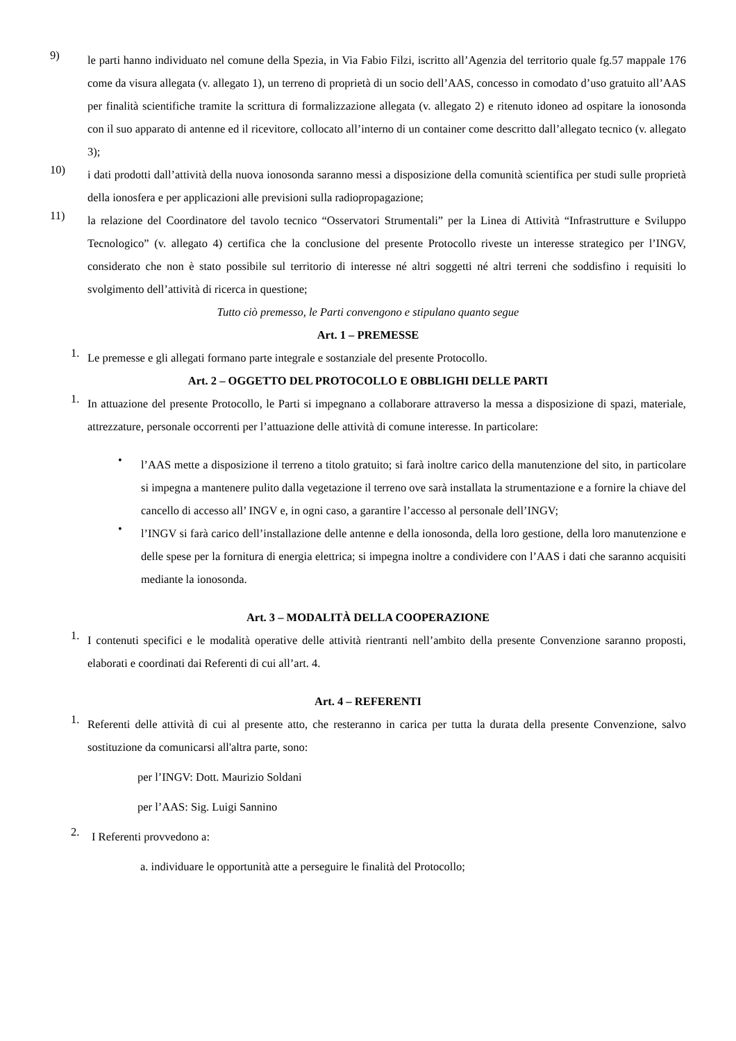9)
le parti hanno individuato nel comune della Spezia, in Via Fabio Filzi, iscritto all’Agenzia del territorio quale fg.57 mappale 176 come da visura allegata (v. allegato 1), un terreno di proprietà di un socio dell’AAS, concesso in comodato d’uso gratuito all’AAS per finalità scientifiche tramite la scrittura di formalizzazione allegata (v. allegato 2) e ritenuto idoneo ad ospitare la ionosonda con il suo apparato di antenne ed il ricevitore, collocato all’interno di un container come descritto dall’allegato tecnico (v. allegato 3);
10)
i dati prodotti dall’attività della nuova ionosonda saranno messi a disposizione della comunità scientifica per studi sulle proprietà della ionosfera e per applicazioni alle previsioni sulla radiopropagazione;
11)
la relazione del Coordinatore del tavolo tecnico “Osservatori Strumentali” per la Linea di Attività “Infrastrutture e Sviluppo Tecnologico” (v. allegato 4) certifica che la conclusione del presente Protocollo riveste un interesse strategico per l’INGV, considerato che non è stato possibile sul territorio di interesse né altri soggetti né altri terreni che soddisfino i requisiti lo svolgimento dell’attività di ricerca in questione;
Tutto ciò premesso, le Parti convengono e stipulano quanto segue
Art. 1 – PREMESSE
1.
Le premesse e gli allegati formano parte integrale e sostanziale del presente Protocollo.
Art. 2 – OGGETTO DEL PROTOCOLLO E OBBLIGHI DELLE PARTI
1.
In attuazione del presente Protocollo, le Parti si impegnano a collaborare attraverso la messa a disposizione di spazi, materiale, attrezzature, personale occorrenti per l’attuazione delle attività di comune interesse. In particolare:
•
l’AAS mette a disposizione il terreno a titolo gratuito; si farà inoltre carico della manutenzione del sito, in particolare si impegna a mantenere pulito dalla vegetazione il terreno ove sarà installata la strumentazione e a fornire la chiave del cancello di accesso all’ INGV e, in ogni caso, a garantire l’accesso al personale dell’INGV;
•
l’INGV si farà carico dell’installazione delle antenne e della ionosonda, della loro gestione, della loro manutenzione e delle spese per la fornitura di energia elettrica; si impegna inoltre a condividere con l’AAS i dati che saranno acquisiti mediante la ionosonda.
Art. 3 – MODALITÀ DELLA COOPERAZIONE
1.
I contenuti specifici e le modalità operative delle attività rientranti nell’ambito della presente Convenzione saranno proposti, elaborati e coordinati dai Referenti di cui all’art. 4.
Art. 4 – REFERENTI
1.
Referenti delle attività di cui al presente atto, che resteranno in carica per tutta la durata della presente Convenzione, salvo sostituzione da comunicarsi all'altra parte, sono:
per l’INGV: Dott. Maurizio Soldani
per l’AAS: Sig. Luigi Sannino
2.
I Referenti provvedono a:
a. individuare le opportunità atte a perseguire le finalità del Protocollo;